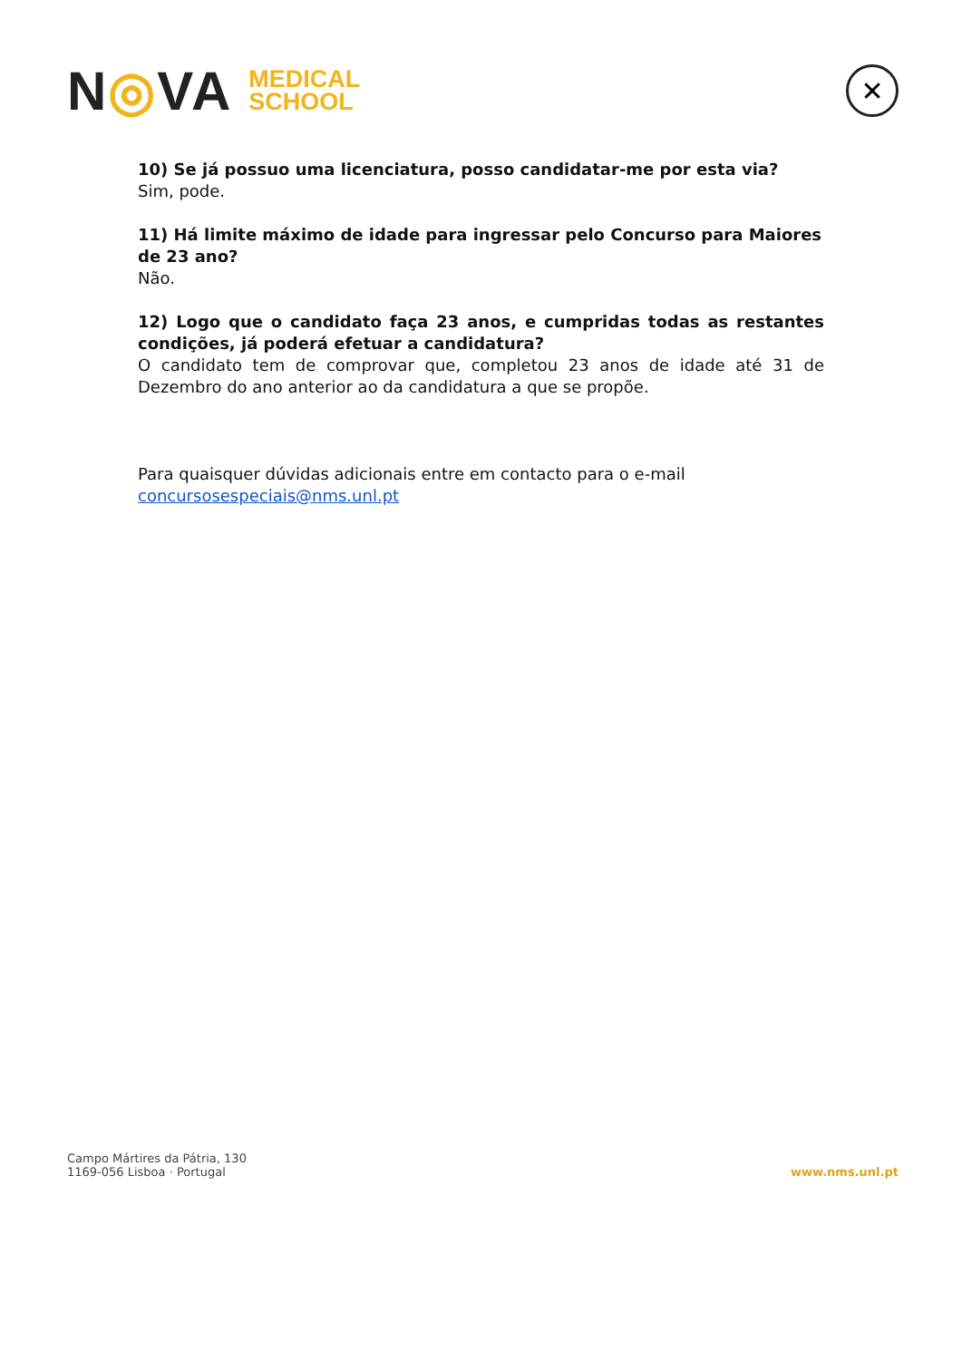N◎VA
MEDICAL
SCHOOL
✕
10) Se já possuo uma licenciatura, posso candidatar-me por esta via?
Sim, pode.
11) Há limite máximo de idade para ingressar pelo Concurso para Maiores de 23 ano?
Não.
12) Logo que o candidato faça 23 anos, e cumpridas todas as restantes condições, já poderá efetuar a candidatura?
O candidato tem de comprovar que, completou 23 anos de idade até 31 de Dezembro do ano anterior ao da candidatura a que se propõe.
Para quaisquer dúvidas adicionais entre em contacto para o e-mail concursosespeciais@nms.unl.pt
Campo Mártires da Pátria, 130
1169-056 Lisboa · Portugal
www.nms.unl.pt